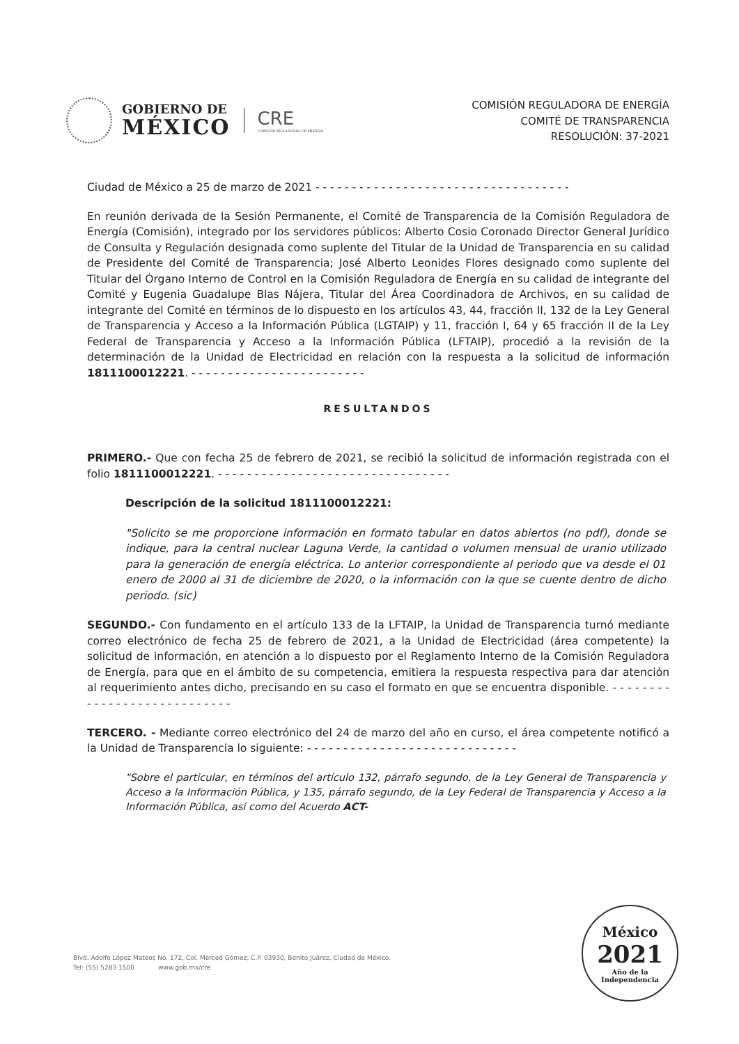GOBIERNO DE
MÉXICO
CRE
COMISIÓN REGULADORA DE ENERGÍA
COMISIÓN REGULADORA DE ENERGÍA
COMITÉ DE TRANSPARENCIA
RESOLUCIÓN: 37-2021
Ciudad de México a 25 de marzo de 2021 - - - - - - - - - - - - - - - - - - - - - - - - - - - - - - - - - - -
En reunión derivada de la Sesión Permanente, el Comité de Transparencia de la Comisión Reguladora de Energía (Comisión), integrado por los servidores públicos: Alberto Cosio Coronado Director General Jurídico de Consulta y Regulación designada como suplente del Titular de la Unidad de Transparencia en su calidad de Presidente del Comité de Transparencia; José Alberto Leonides Flores designado como suplente del Titular del Órgano Interno de Control en la Comisión Reguladora de Energía en su calidad de integrante del Comité y Eugenia Guadalupe Blas Nájera, Titular del Área Coordinadora de Archivos, en su calidad de integrante del Comité en términos de lo dispuesto en los artículos 43, 44, fracción II, 132 de la Ley General de Transparencia y Acceso a la Información Pública (LGTAIP) y 11, fracción I, 64 y 65 fracción II de la Ley Federal de Transparencia y Acceso a la Información Pública (LFTAIP), procedió a la revisión de la determinación de la Unidad de Electricidad en relación con la respuesta a la solicitud de información 1811100012221. - - - - - - - - - - - - - - - - - - - - - - - -
RESULTANDOS
PRIMERO.- Que con fecha 25 de febrero de 2021, se recibió la solicitud de información registrada con el folio 1811100012221. - - - - - - - - - - - - - - - - - - - - - - - - - - - - - - - -
Descripción de la solicitud 1811100012221:
"Solicito se me proporcione información en formato tabular en datos abiertos (no pdf), donde se indique, para la central nuclear Laguna Verde, la cantidad o volumen mensual de uranio utilizado para la generación de energía eléctrica. Lo anterior correspondiente al periodo que va desde el 01 enero de 2000 al 31 de diciembre de 2020, o la información con la que se cuente dentro de dicho periodo. (sic)
SEGUNDO.- Con fundamento en el artículo 133 de la LFTAIP, la Unidad de Transparencia turnó mediante correo electrónico de fecha 25 de febrero de 2021, a la Unidad de Electricidad (área competente) la solicitud de información, en atención a lo dispuesto por el Reglamento Interno de la Comisión Reguladora de Energía, para que en el ámbito de su competencia, emitiera la respuesta respectiva para dar atención al requerimiento antes dicho, precisando en su caso el formato en que se encuentra disponible. - - - - - - - - - - - - - - - - - - - - - - - - - - - -
TERCERO. - Mediante correo electrónico del 24 de marzo del año en curso, el área competente notificó a la Unidad de Transparencia lo siguiente: - - - - - - - - - - - - - - - - - - - - - - - - - - - - -
"Sobre el particular, en términos del artículo 132, párrafo segundo, de la Ley General de Transparencia y Acceso a la Información Pública, y 135, párrafo segundo, de la Ley Federal de Transparencia y Acceso a la Información Pública, así como del Acuerdo ACT-
Blvd. Adolfo López Mateos No. 172, Col. Merced Gómez, C.P. 03930, Benito Juárez, Ciudad de México.
Tel: (55) 5283 1500 www.gob.mx/cre
México
2021
Año de la Independencia